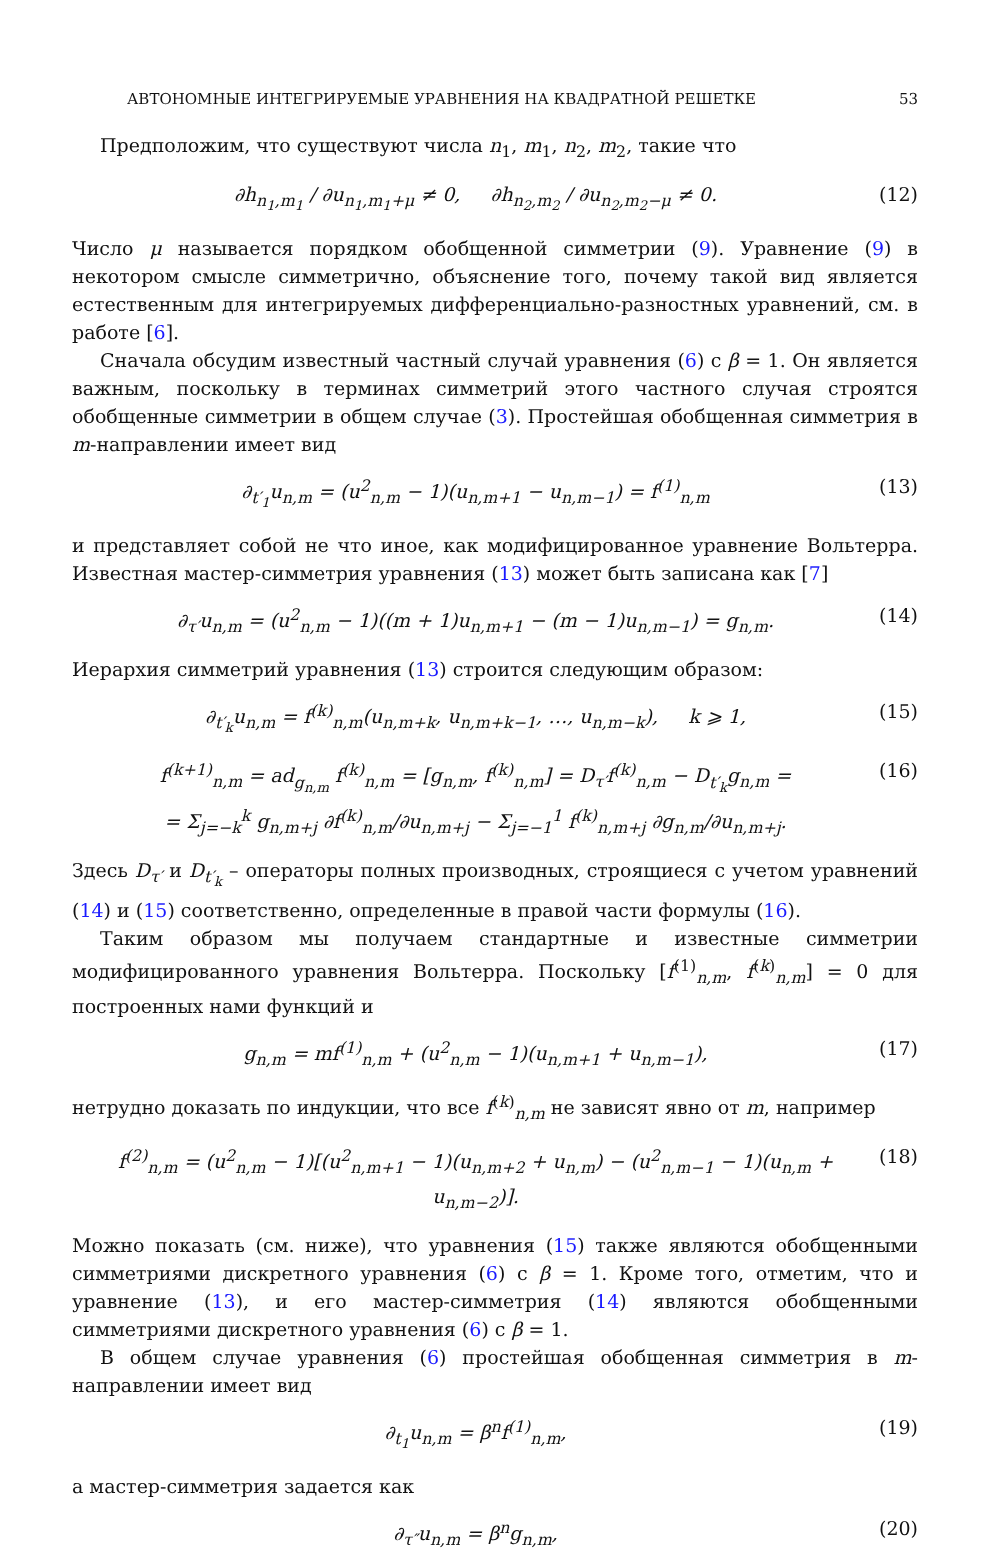АВТОНОМНЫЕ ИНТЕГРИРУЕМЫЕ УРАВНЕНИЯ НА КВАДРАТНОЙ РЕШЕТКЕ 53
Предположим, что существуют числа n<sub>1</sub>, m<sub>1</sub>, n<sub>2</sub>, m<sub>2</sub>, такие что
∂h<sub>n<sub>1</sub>,m<sub>1</sub></sub> / ∂u<sub>n<sub>1</sub>,m<sub>1</sub>+μ</sub> ≠ 0, ∂h<sub>n<sub>2</sub>,m<sub>2</sub></sub> / ∂u<sub>n<sub>2</sub>,m<sub>2</sub>−μ</sub> ≠ 0. (12)
Число μ называется порядком обобщенной симметрии (9). Уравнение (9) в некотором смысле симметрично, объяснение того, почему такой вид является естественным для интегрируемых дифференциально-разностных уравнений, см. в работе [6].
Сначала обсудим известный частный случай уравнения (6) с β = 1. Он является важным, поскольку в терминах симметрий этого частного случая строятся обобщенные симметрии в общем случае (3). Простейшая обобщенная симметрия в m-направлении имеет вид
∂<sub>t′<sub>1</sub></sub>u<sub>n,m</sub> = (u<sup>2</sup><sub>n,m</sub> − 1)(u<sub>n,m+1</sub> − u<sub>n,m−1</sub>) = f<sup>(1)</sup><sub>n,m</sub> (13)
и представляет собой не что иное, как модифицированное уравнение Вольтерра. Известная мастер-симметрия уравнения (13) может быть записана как [7]
∂<sub>τ′</sub>u<sub>n,m</sub> = (u<sup>2</sup><sub>n,m</sub> − 1)((m + 1)u<sub>n,m+1</sub> − (m − 1)u<sub>n,m−1</sub>) = g<sub>n,m</sub>. (14)
Иерархия симметрий уравнения (13) строится следующим образом:
∂<sub>t′<sub>k</sub></sub>u<sub>n,m</sub> = f<sup>(k)</sup><sub>n,m</sub>(u<sub>n,m+k</sub>, u<sub>n,m+k−1</sub>, …, u<sub>n,m−k</sub>), k ⩾ 1, (15)
f<sup>(k+1)</sup><sub>n,m</sub> = ad<sub>g<sub>n,m</sub></sub> f<sup>(k)</sup><sub>n,m</sub> = [g<sub>n,m</sub>, f<sup>(k)</sup><sub>n,m</sub>] = D<sub>τ′</sub>f<sup>(k)</sup><sub>n,m</sub> − D<sub>t′<sub>k</sub></sub>g<sub>n,m</sub> =
= Σ<sub>j=−k</sub><sup>k</sup> g<sub>n,m+j</sub> ∂f<sup>(k)</sup><sub>n,m</sub>/∂u<sub>n,m+j</sub> − Σ<sub>j=−1</sub><sup>1</sup> f<sup>(k)</sup><sub>n,m+j</sub> ∂g<sub>n,m</sub>/∂u<sub>n,m+j</sub>. (16)
Здесь D<sub>τ′</sub> и D<sub>t′<sub>k</sub></sub> – операторы полных производных, строящиеся с учетом уравнений (14) и (15) соответственно, определенные в правой части формулы (16).
Таким образом мы получаем стандартные и известные симметрии модифицированного уравнения Вольтерра. Поскольку [f<sup>(1)</sup><sub>n,m</sub>, f<sup>(k)</sup><sub>n,m</sub>] = 0 для построенных нами функций и
g<sub>n,m</sub> = mf<sup>(1)</sup><sub>n,m</sub> + (u<sup>2</sup><sub>n,m</sub> − 1)(u<sub>n,m+1</sub> + u<sub>n,m−1</sub>), (17)
нетрудно доказать по индукции, что все f<sup>(k)</sup><sub>n,m</sub> не зависят явно от m, например
f<sup>(2)</sup><sub>n,m</sub> = (u<sup>2</sup><sub>n,m</sub> − 1)[(u<sup>2</sup><sub>n,m+1</sub> − 1)(u<sub>n,m+2</sub> + u<sub>n,m</sub>) − (u<sup>2</sup><sub>n,m−1</sub> − 1)(u<sub>n,m</sub> + u<sub>n,m−2</sub>)]. (18)
Можно показать (см. ниже), что уравнения (15) также являются обобщенными симметриями дискретного уравнения (6) с β = 1. Кроме того, отметим, что и уравнение (13), и его мастер-симметрия (14) являются обобщенными симметриями дискретного уравнения (6) с β = 1.
В общем случае уравнения (6) простейшая обобщенная симметрия в m-направлении имеет вид
∂<sub>t<sub>1</sub></sub>u<sub>n,m</sub> = β<sup>n</sup>f<sup>(1)</sup><sub>n,m</sub>, (19)
а мастер-симметрия задается как
∂<sub>τ″</sub>u<sub>n,m</sub> = β<sup>n</sup>g<sub>n,m</sub>, (20)